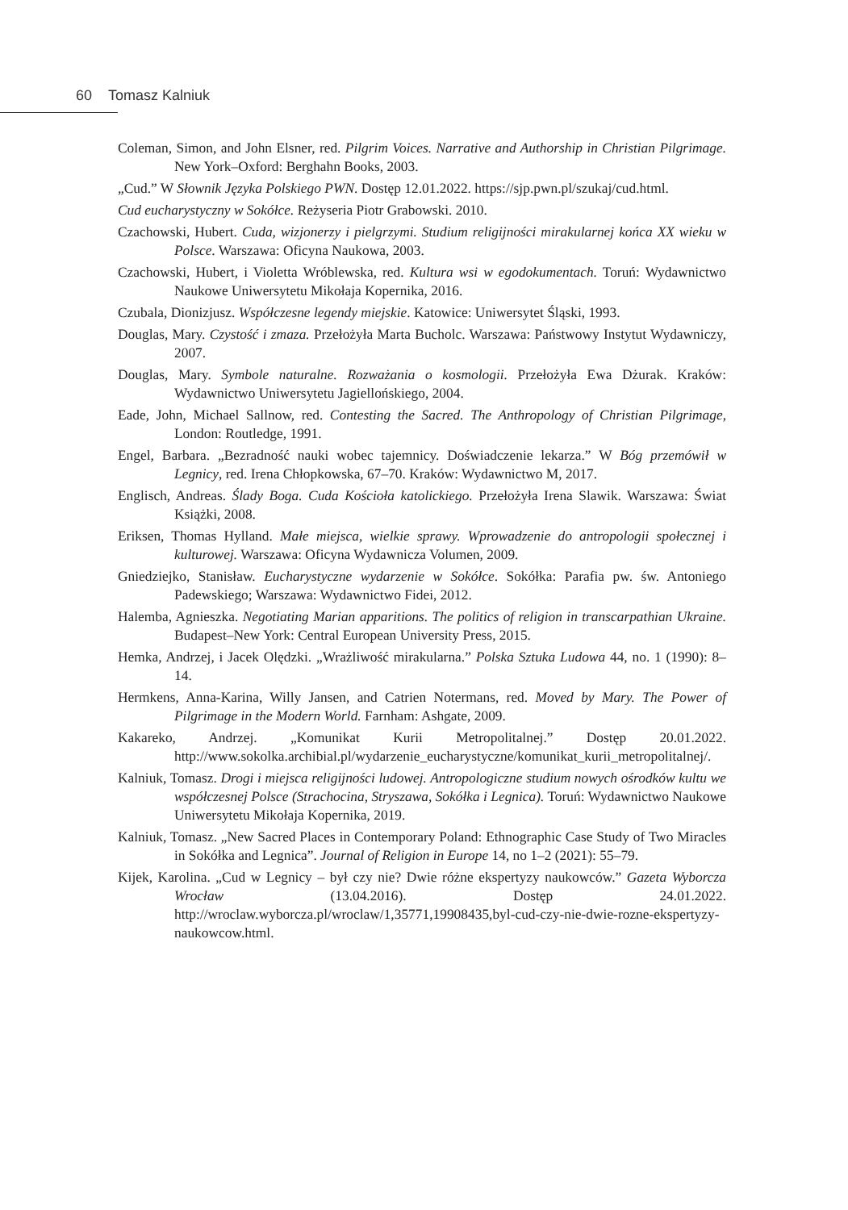60 Tomasz Kalniuk
Coleman, Simon, and John Elsner, red. Pilgrim Voices. Narrative and Authorship in Christian Pilgrimage. New York–Oxford: Berghahn Books, 2003.
„Cud.” W Słownik Języka Polskiego PWN. Dostęp 12.01.2022. https://sjp.pwn.pl/szukaj/cud.html.
Cud eucharystyczny w Sokółce. Reżyseria Piotr Grabowski. 2010.
Czachowski, Hubert. Cuda, wizjonerzy i pielgrzymi. Studium religijności mirakularnej końca XX wieku w Polsce. Warszawa: Oficyna Naukowa, 2003.
Czachowski, Hubert, i Violetta Wróblewska, red. Kultura wsi w egodokumentach. Toruń: Wydawnictwo Naukowe Uniwersytetu Mikołaja Kopernika, 2016.
Czubala, Dionizjusz. Współczesne legendy miejskie. Katowice: Uniwersytet Śląski, 1993.
Douglas, Mary. Czystość i zmaza. Przełożyła Marta Bucholc. Warszawa: Państwowy Instytut Wydawniczy, 2007.
Douglas, Mary. Symbole naturalne. Rozważania o kosmologii. Przełożyła Ewa Dżurak. Kraków: Wydawnictwo Uniwersytetu Jagiellońskiego, 2004.
Eade, John, Michael Sallnow, red. Contesting the Sacred. The Anthropology of Christian Pilgrimage, London: Routledge, 1991.
Engel, Barbara. „Bezradność nauki wobec tajemnicy. Doświadczenie lekarza.” W Bóg przemówił w Legnicy, red. Irena Chłopkowska, 67–70. Kraków: Wydawnictwo M, 2017.
Englisch, Andreas. Ślady Boga. Cuda Kościoła katolickiego. Przełożyła Irena Slawik. Warszawa: Świat Książki, 2008.
Eriksen, Thomas Hylland. Małe miejsca, wielkie sprawy. Wprowadzenie do antropologii społecznej i kulturowej. Warszawa: Oficyna Wydawnicza Volumen, 2009.
Gniedziejko, Stanisław. Eucharystyczne wydarzenie w Sokółce. Sokółka: Parafia pw. św. Antoniego Padewskiego; Warszawa: Wydawnictwo Fidei, 2012.
Halemba, Agnieszka. Negotiating Marian apparitions. The politics of religion in transcarpathian Ukraine. Budapest–New York: Central European University Press, 2015.
Hemka, Andrzej, i Jacek Olędzki. „Wrażliwość mirakularna.” Polska Sztuka Ludowa 44, no. 1 (1990): 8–14.
Hermkens, Anna-Karina, Willy Jansen, and Catrien Notermans, red. Moved by Mary. The Power of Pilgrimage in the Modern World. Farnham: Ashgate, 2009.
Kakareko, Andrzej. „Komunikat Kurii Metropolitalnej.” Dostęp 20.01.2022. http://www.sokolka.archibial.pl/wydarzenie_eucharystyczne/komunikat_kurii_metropolitalnej/.
Kalniuk, Tomasz. Drogi i miejsca religijności ludowej. Antropologiczne studium nowych ośrodków kultu we współczesnej Polsce (Strachocina, Stryszawa, Sokółka i Legnica). Toruń: Wydawnictwo Naukowe Uniwersytetu Mikołaja Kopernika, 2019.
Kalniuk, Tomasz. „New Sacred Places in Contemporary Poland: Ethnographic Case Study of Two Miracles in Sokółka and Legnica”. Journal of Religion in Europe 14, no 1–2 (2021): 55–79.
Kijek, Karolina. „Cud w Legnicy – był czy nie? Dwie różne ekspertyzy naukowców.” Gazeta Wyborcza Wrocław (13.04.2016). Dostęp 24.01.2022. http://wroclaw.wyborcza.pl/wroclaw/1,35771,19908435,byl-cud-czy-nie-dwie-rozne-ekspertyzy-naukowcow.html.